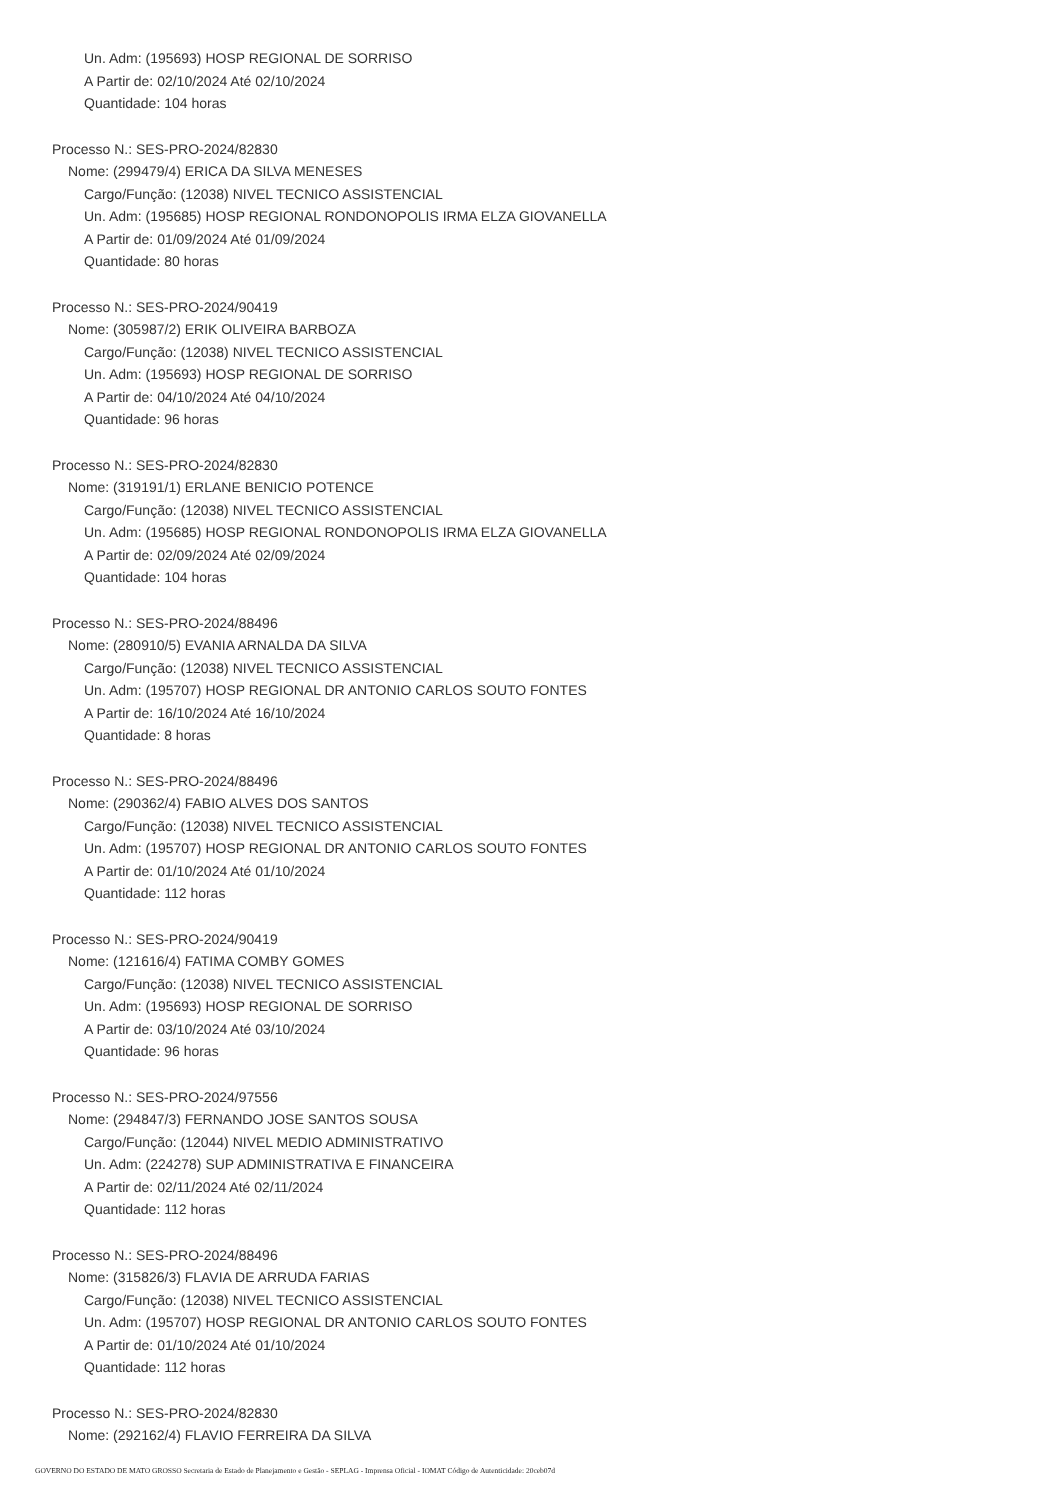Un. Adm: (195693) HOSP REGIONAL DE SORRISO
A Partir de: 02/10/2024 Até 02/10/2024
Quantidade: 104 horas
Processo N.: SES-PRO-2024/82830
Nome: (299479/4) ERICA DA SILVA MENESES
Cargo/Função: (12038) NIVEL TECNICO ASSISTENCIAL
Un. Adm: (195685) HOSP REGIONAL RONDONOPOLIS IRMA ELZA GIOVANELLA
A Partir de: 01/09/2024 Até 01/09/2024
Quantidade: 80 horas
Processo N.: SES-PRO-2024/90419
Nome: (305987/2) ERIK OLIVEIRA BARBOZA
Cargo/Função: (12038) NIVEL TECNICO ASSISTENCIAL
Un. Adm: (195693) HOSP REGIONAL DE SORRISO
A Partir de: 04/10/2024 Até 04/10/2024
Quantidade: 96 horas
Processo N.: SES-PRO-2024/82830
Nome: (319191/1) ERLANE BENICIO POTENCE
Cargo/Função: (12038) NIVEL TECNICO ASSISTENCIAL
Un. Adm: (195685) HOSP REGIONAL RONDONOPOLIS IRMA ELZA GIOVANELLA
A Partir de: 02/09/2024 Até 02/09/2024
Quantidade: 104 horas
Processo N.: SES-PRO-2024/88496
Nome: (280910/5) EVANIA ARNALDA DA SILVA
Cargo/Função: (12038) NIVEL TECNICO ASSISTENCIAL
Un. Adm: (195707) HOSP REGIONAL DR ANTONIO CARLOS SOUTO FONTES
A Partir de: 16/10/2024 Até 16/10/2024
Quantidade: 8 horas
Processo N.: SES-PRO-2024/88496
Nome: (290362/4) FABIO ALVES DOS SANTOS
Cargo/Função: (12038) NIVEL TECNICO ASSISTENCIAL
Un. Adm: (195707) HOSP REGIONAL DR ANTONIO CARLOS SOUTO FONTES
A Partir de: 01/10/2024 Até 01/10/2024
Quantidade: 112 horas
Processo N.: SES-PRO-2024/90419
Nome: (121616/4) FATIMA COMBY GOMES
Cargo/Função: (12038) NIVEL TECNICO ASSISTENCIAL
Un. Adm: (195693) HOSP REGIONAL DE SORRISO
A Partir de: 03/10/2024 Até 03/10/2024
Quantidade: 96 horas
Processo N.: SES-PRO-2024/97556
Nome: (294847/3) FERNANDO JOSE SANTOS SOUSA
Cargo/Função: (12044) NIVEL MEDIO ADMINISTRATIVO
Un. Adm: (224278) SUP ADMINISTRATIVA E FINANCEIRA
A Partir de: 02/11/2024 Até 02/11/2024
Quantidade: 112 horas
Processo N.: SES-PRO-2024/88496
Nome: (315826/3) FLAVIA DE ARRUDA FARIAS
Cargo/Função: (12038) NIVEL TECNICO ASSISTENCIAL
Un. Adm: (195707) HOSP REGIONAL DR ANTONIO CARLOS SOUTO FONTES
A Partir de: 01/10/2024 Até 01/10/2024
Quantidade: 112 horas
Processo N.: SES-PRO-2024/82830
Nome: (292162/4) FLAVIO FERREIRA DA SILVA
GOVERNO DO ESTADO DE MATO GROSSO Secretaria de Estado de Planejamento e Gestão - SEPLAG - Imprensa Oficial - IOMAT Código de Autenticidade: 20ceb07d